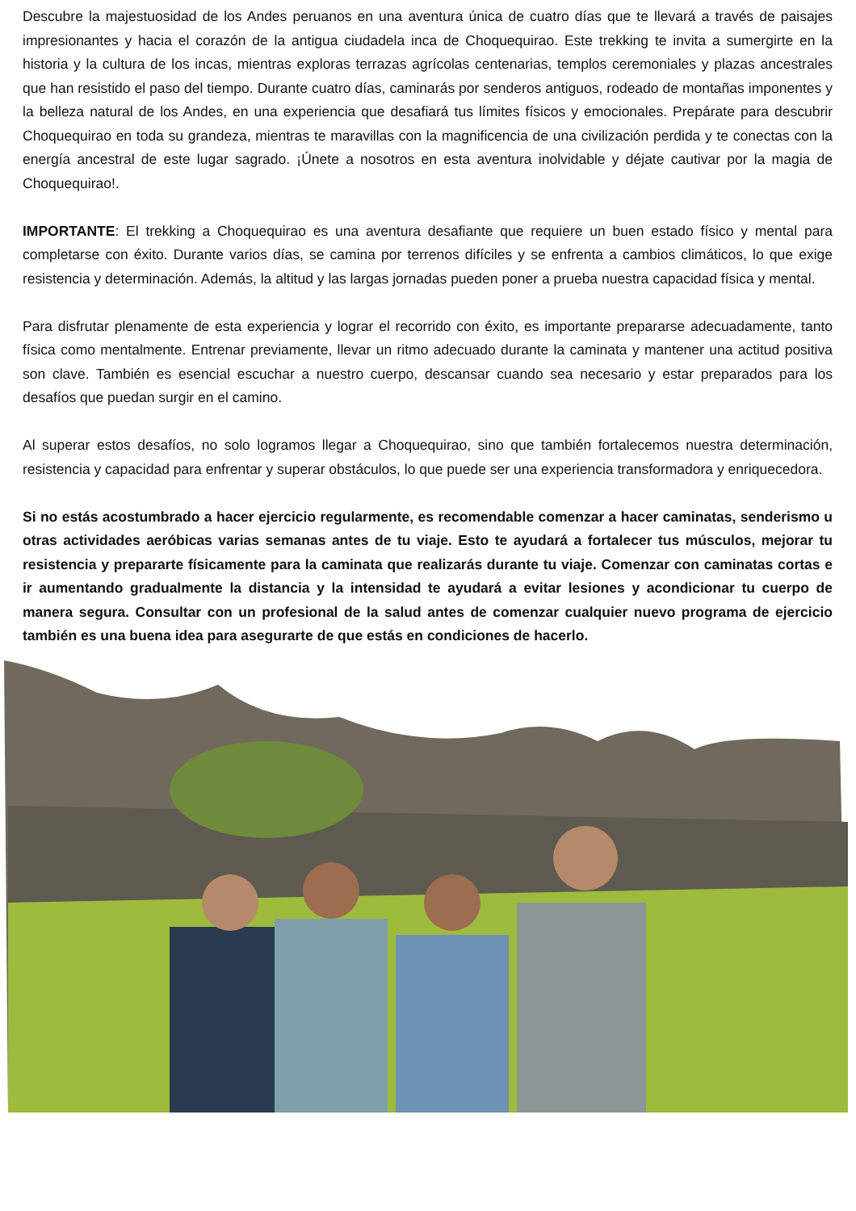Descubre la majestuosidad de los Andes peruanos en una aventura única de cuatro días que te llevará a través de paisajes impresionantes y hacia el corazón de la antigua ciudadela inca de Choquequirao. Este trekking te invita a sumergirte en la historia y la cultura de los incas, mientras exploras terrazas agrícolas centenarias, templos ceremoniales y plazas ancestrales que han resistido el paso del tiempo. Durante cuatro días, caminarás por senderos antiguos, rodeado de montañas imponentes y la belleza natural de los Andes, en una experiencia que desafiará tus límites físicos y emocionales. Prepárate para descubrir Choquequirao en toda su grandeza, mientras te maravillas con la magnificencia de una civilización perdida y te conectas con la energía ancestral de este lugar sagrado. ¡Únete a nosotros en esta aventura inolvidable y déjate cautivar por la magia de Choquequirao!.
IMPORTANTE: El trekking a Choquequirao es una aventura desafiante que requiere un buen estado físico y mental para completarse con éxito. Durante varios días, se camina por terrenos difíciles y se enfrenta a cambios climáticos, lo que exige resistencia y determinación. Además, la altitud y las largas jornadas pueden poner a prueba nuestra capacidad física y mental.
Para disfrutar plenamente de esta experiencia y lograr el recorrido con éxito, es importante prepararse adecuadamente, tanto física como mentalmente. Entrenar previamente, llevar un ritmo adecuado durante la caminata y mantener una actitud positiva son clave. También es esencial escuchar a nuestro cuerpo, descansar cuando sea necesario y estar preparados para los desafíos que puedan surgir en el camino.
Al superar estos desafíos, no solo logramos llegar a Choquequirao, sino que también fortalecemos nuestra determinación, resistencia y capacidad para enfrentar y superar obstáculos, lo que puede ser una experiencia transformadora y enriquecedora.
Si no estás acostumbrado a hacer ejercicio regularmente, es recomendable comenzar a hacer caminatas, senderismo u otras actividades aeróbicas varias semanas antes de tu viaje. Esto te ayudará a fortalecer tus músculos, mejorar tu resistencia y prepararte físicamente para la caminata que realizarás durante tu viaje. Comenzar con caminatas cortas e ir aumentando gradualmente la distancia y la intensidad te ayudará a evitar lesiones y acondicionar tu cuerpo de manera segura. Consultar con un profesional de la salud antes de comenzar cualquier nuevo programa de ejercicio también es una buena idea para asegurarte de que estás en condiciones de hacerlo.